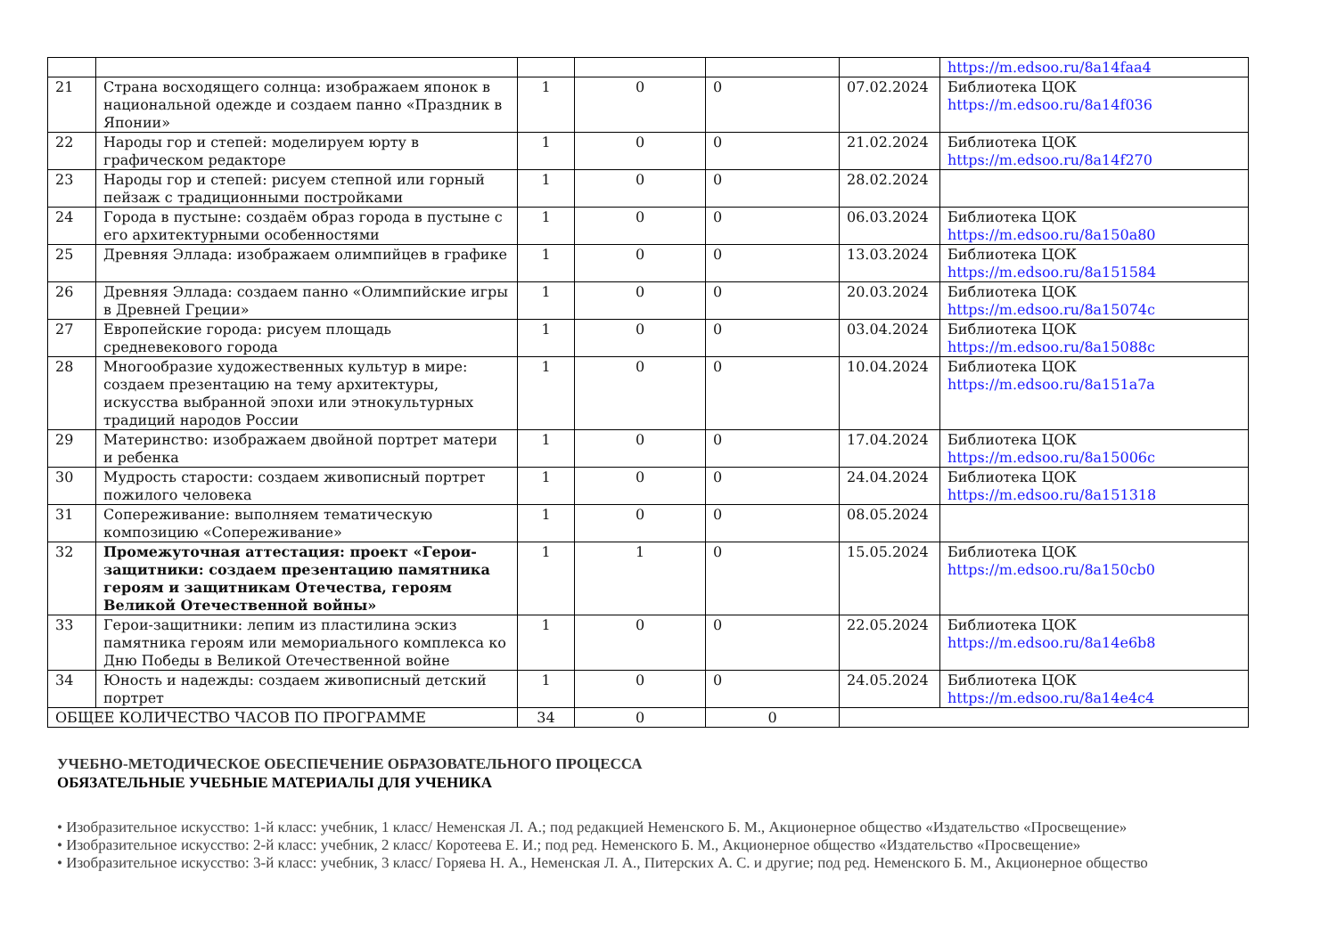| | | | | | | https://m.edsoo.ru/8a14faa4 |
| 21 | Страна восходящего солнца: изображаем японок в национальной одежде и создаем панно «Праздник в Японии» | 1 | 0 | 0 | 07.02.2024 | Библиотека ЦОК https://m.edsoo.ru/8a14f036 |
| 22 | Народы гор и степей: моделируем юрту в графическом редакторе | 1 | 0 | 0 | 21.02.2024 | Библиотека ЦОК https://m.edsoo.ru/8a14f270 |
| 23 | Народы гор и степей: рисуем степной или горный пейзаж с традиционными постройками | 1 | 0 | 0 | 28.02.2024 | |
| 24 | Города в пустыне: создаём образ города в пустыне с его архитектурными особенностями | 1 | 0 | 0 | 06.03.2024 | Библиотека ЦОК https://m.edsoo.ru/8a150a80 |
| 25 | Древняя Эллада: изображаем олимпийцев в графике | 1 | 0 | 0 | 13.03.2024 | Библиотека ЦОК https://m.edsoo.ru/8a151584 |
| 26 | Древняя Эллада: создаем панно «Олимпийские игры в Древней Греции» | 1 | 0 | 0 | 20.03.2024 | Библиотека ЦОК https://m.edsoo.ru/8a15074c |
| 27 | Европейские города: рисуем площадь средневекового города | 1 | 0 | 0 | 03.04.2024 | Библиотека ЦОК https://m.edsoo.ru/8a15088c |
| 28 | Многообразие художественных культур в мире: создаем презентацию на тему архитектуры, искусства выбранной эпохи или этнокультурных традиций народов России | 1 | 0 | 0 | 10.04.2024 | Библиотека ЦОК https://m.edsoo.ru/8a151a7a |
| 29 | Материнство: изображаем двойной портрет матери и ребенка | 1 | 0 | 0 | 17.04.2024 | Библиотека ЦОК https://m.edsoo.ru/8a15006c |
| 30 | Мудрость старости: создаем живописный портрет пожилого человека | 1 | 0 | 0 | 24.04.2024 | Библиотека ЦОК https://m.edsoo.ru/8a151318 |
| 31 | Сопереживание: выполняем тематическую композицию «Сопереживание» | 1 | 0 | 0 | 08.05.2024 | |
| 32 | Промежуточная аттестация: проект «Герои-защитники: создаем презентацию памятника героям и защитникам Отечества, героям Великой Отечественной войны» | 1 | 1 | 0 | 15.05.2024 | Библиотека ЦОК https://m.edsoo.ru/8a150cb0 |
| 33 | Герои-защитники: лепим из пластилина эскиз памятника героям или мемориального комплекса ко Дню Победы в Великой Отечественной войне | 1 | 0 | 0 | 22.05.2024 | Библиотека ЦОК https://m.edsoo.ru/8a14e6b8 |
| 34 | Юность и надежды: создаем живописный детский портрет | 1 | 0 | 0 | 24.05.2024 | Библиотека ЦОК https://m.edsoo.ru/8a14e4c4 |
| ОБЩЕЕ КОЛИЧЕСТВО ЧАСОВ ПО ПРОГРАММЕ | | 34 | 0 | 0 | | |
УЧЕБНО-МЕТОДИЧЕСКОЕ ОБЕСПЕЧЕНИЕ ОБРАЗОВАТЕЛЬНОГО ПРОЦЕССА
ОБЯЗАТЕЛЬНЫЕ УЧЕБНЫЕ МАТЕРИАЛЫ ДЛЯ УЧЕНИКА
• Изобразительное искусство: 1-й класс: учебник, 1 класс/ Неменская Л. А.; под редакцией Неменского Б. М., Акционерное общество «Издательство «Просвещение»
• Изобразительное искусство: 2-й класс: учебник, 2 класс/ Коротеева Е. И.; под ред. Неменского Б. М., Акционерное общество «Издательство «Просвещение»
• Изобразительное искусство: 3-й класс: учебник, 3 класс/ Горяева Н. А., Неменская Л. А., Питерских А. С. и другие; под ред. Неменского Б. М., Акционерное общество